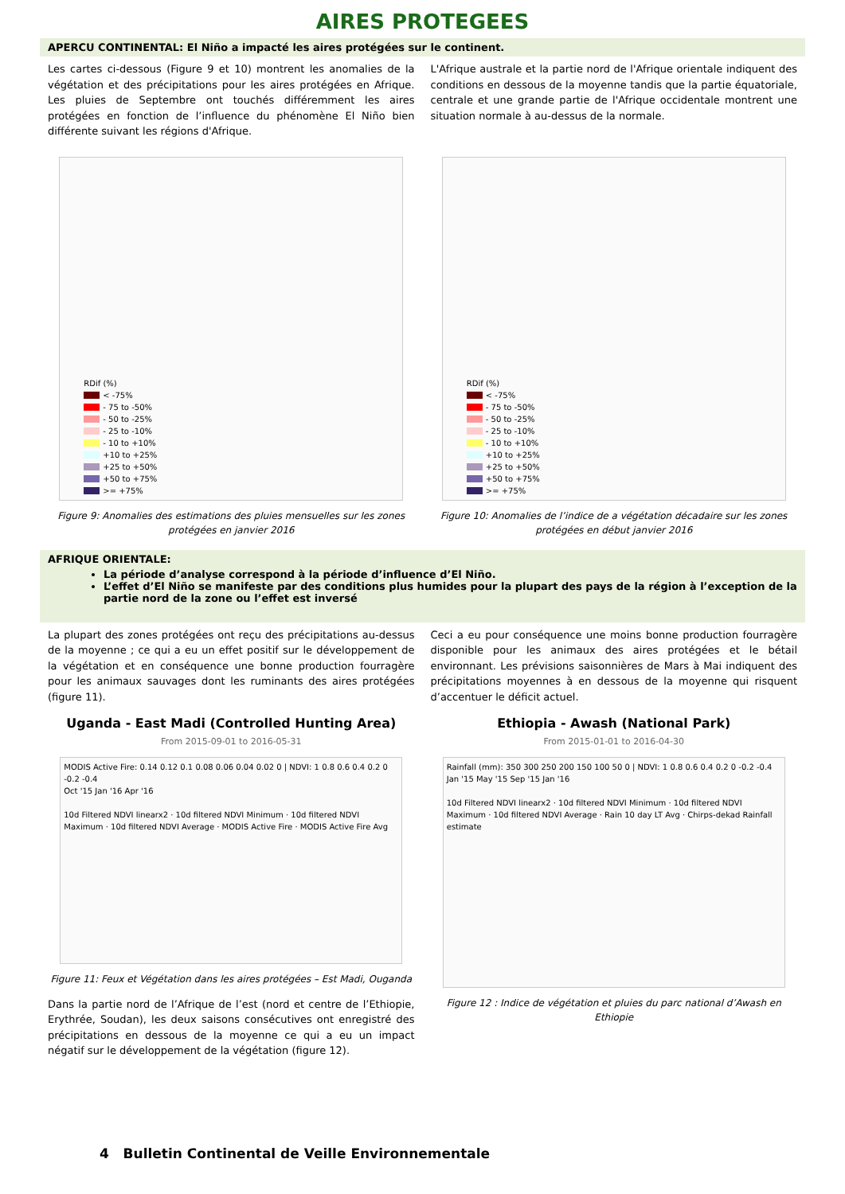AIRES PROTEGEES
APERCU CONTINENTAL: El Niño a impacté les aires protégées sur le continent.
Les cartes ci-dessous (Figure 9 et 10) montrent les anomalies de la végétation et des précipitations pour les aires protégées en Afrique. Les pluies de Septembre ont touchés différemment les aires protégées en fonction de l’influence du phénomène El Niño bien différente suivant les régions d'Afrique.
L'Afrique australe et la partie nord de l'Afrique orientale indiquent des conditions en dessous de la moyenne tandis que la partie équatoriale, centrale et une grande partie de l'Afrique occidentale montrent une situation normale à au-dessus de la normale.
RDif (%)
< -75%
- 75 to -50%
- 50 to -25%
- 25 to -10%
- 10 to +10%
+10 to +25%
+25 to +50%
+50 to +75%
>= +75%
Figure 9: Anomalies des estimations des pluies mensuelles sur les zones protégées en janvier 2016
RDif (%)
< -75%
- 75 to -50%
- 50 to -25%
- 25 to -10%
- 10 to +10%
+10 to +25%
+25 to +50%
+50 to +75%
>= +75%
Figure 10: Anomalies de l’indice de a végétation décadaire sur les zones protégées en début janvier 2016
AFRIQUE ORIENTALE:
La période d’analyse correspond à la période d’influence d’El Niño.
L’effet d’El Niño se manifeste par des conditions plus humides pour la plupart des pays de la région à l’exception de la partie nord de la zone ou l’effet est inversé
La plupart des zones protégées ont reçu des précipitations au-dessus de la moyenne ; ce qui a eu un effet positif sur le développement de la végétation et en conséquence une bonne production fourragère pour les animaux sauvages dont les ruminants des aires protégées (figure 11).
Ceci a eu pour conséquence une moins bonne production fourragère disponible pour les animaux des aires protégées et le bétail environnant. Les prévisions saisonnières de Mars à Mai indiquent des précipitations moyennes à en dessous de la moyenne qui risquent d’accentuer le déficit actuel.
Uganda - East Madi (Controlled Hunting Area)
From 2015-09-01 to 2016-05-31
MODIS Active Fire: 0.14 0.12 0.1 0.08 0.06 0.04 0.02 0 | NDVI: 1 0.8 0.6 0.4 0.2 0 -0.2 -0.4
Oct '15 Jan '16 Apr '16
10d Filtered NDVI linearx2 · 10d filtered NDVI Minimum · 10d filtered NDVI Maximum · 10d filtered NDVI Average · MODIS Active Fire · MODIS Active Fire Avg
Figure 11: Feux et Végétation dans les aires protégées – Est Madi, Ouganda
Dans la partie nord de l’Afrique de l’est (nord et centre de l’Ethiopie, Erythrée, Soudan), les deux saisons consécutives ont enregistré des précipitations en dessous de la moyenne ce qui a eu un impact négatif sur le développement de la végétation (figure 12).
Ethiopia - Awash (National Park)
From 2015-01-01 to 2016-04-30
Rainfall (mm): 350 300 250 200 150 100 50 0 | NDVI: 1 0.8 0.6 0.4 0.2 0 -0.2 -0.4
Jan '15 May '15 Sep '15 Jan '16
10d Filtered NDVI linearx2 · 10d filtered NDVI Minimum · 10d filtered NDVI Maximum · 10d filtered NDVI Average · Rain 10 day LT Avg · Chirps-dekad Rainfall estimate
Figure 12 : Indice de végétation et pluies du parc national d’Awash en Ethiopie
4 Bulletin Continental de Veille Environnementale